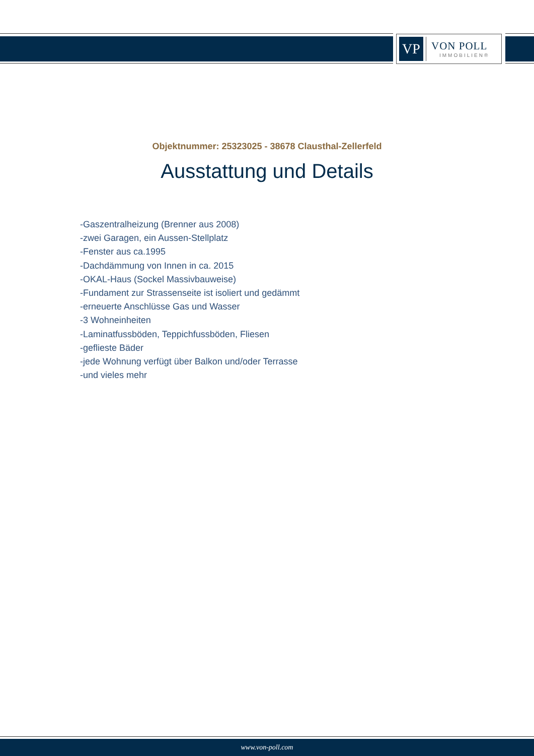VP
VON POLL
IMMOBILIEN®
Objektnummer: 25323025 - 38678 Clausthal-Zellerfeld
Ausstattung und Details
-Gaszentralheizung (Brenner aus 2008)
-zwei Garagen, ein Aussen-Stellplatz
-Fenster aus ca.1995
-Dachdämmung von Innen in ca. 2015
-OKAL-Haus (Sockel Massivbauweise)
-Fundament zur Strassenseite ist isoliert und gedämmt
-erneuerte Anschlüsse Gas und Wasser
-3 Wohneinheiten
-Laminatfussböden, Teppichfussböden, Fliesen
-geflieste Bäder
-jede Wohnung verfügt über Balkon und/oder Terrasse
-und vieles mehr
www.von-poll.com